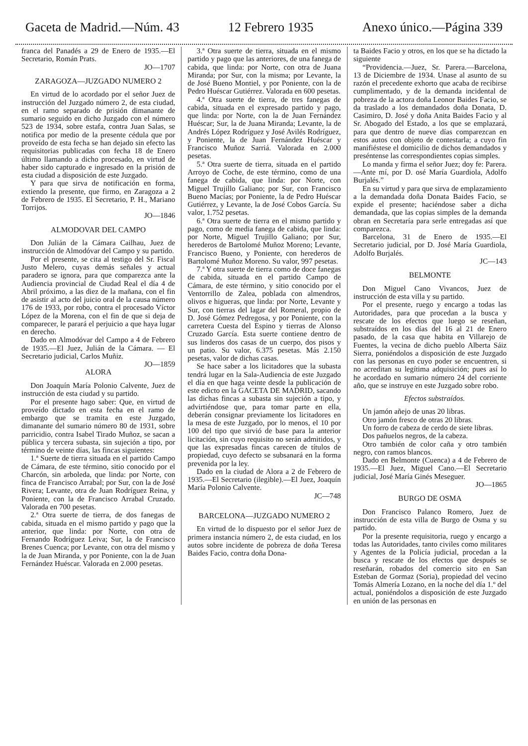Gaceta de Madrid.—Núm. 43 12 Febrero 1935 Anexo único.—Página 339
franca del Panadés a 29 de Enero de 1935.—El Secretario, Román Prats.
JO—1707
ZARAGOZA—JUZGADO NUMERO 2
En virtud de lo acordado por el señor Juez de instrucción del Juzgado número 2, de esta ciudad, en el ramo separado de prisión dimanante de sumario seguido en dicho Juzgado con el número 523 de 1934, sobre estafa, contra Juan Salas, se notifica por medio de la presente cédula que por proveído de esta fecha se han dejado sin efecto las requisitorias publicadas con fecha 18 de Enero último llamando a dicho procesado, en virtud de haber sido capturado e ingresado en la prisión de esta ciudad a disposición de este Juzgado.
Y para que sirva de notificación en forma, extiendo la presente, que firmo, en Zaragoza a 2 de Febrero de 1935. El Secretario, P. H., Mariano Torrijos.
JO—1846
ALMODOVAR DEL CAMPO
Don Julián de la Cámara Cailhau, Juez de instrucción de Almodóvar del Campo y su partido.
Por el presente, se cita al testigo del Sr. Fiscal Justo Melero, cuyas demás señales y actual paradero se ignora, para que comparezca ante la Audiencia provincial de Ciudad Real el día 4 de Abril próximo, a las diez de la mañana, con el fin de asistir al acto del juicio oral de la causa número 176 de 1933, por robo, contra el procesado Víctor López de la Morena, con el fin de que si deja de comparecer, le parará el perjuicio a que haya lugar en derecho.
Dado en Almodóvar del Campo a 4 de Febrero de 1935.—El Juez, Julián de la Cámara. — El Secretario judicial, Carlos Muñiz.
JO—1859
ALORA
Don Joaquín María Polonio Calvente, Juez de instrucción de esta ciudad y su partido.
Por el presente hago saber: Que, en virtud de proveído dictado en esta fecha en el ramo de embargo que se tramita en este Juzgado, dimanante del sumario número 80 de 1931, sobre parricidio, contra Isabel Tirado Muñoz, se sacan a pública y tercera subasta, sin sujeción a tipo, por término de veinte días, las fincas siguientes:
1.ª Suerte de tierra situada en el partido Campo de Cámara, de este término, sitio conocido por el Charcón, sin arboleda, que linda: por Norte, con finca de Francisco Arrabal; por Sur, con la de José Rivera; Levante, otra de Juan Rodríguez Reina, y Poniente, con la de Francisco Arrabal Cruzado. Valorada en 700 pesetas.
2.ª Otra suerte de tierra, de dos fanegas de cabida, situada en el mismo partido y pago que la anterior, que linda: por Norte, con otra de Fernando Rodríguez Leiva; Sur, la de Francisco Brenes Cuenca; por Levante, con otra del mismo y la de Juan Miranda, y por Poniente, con la de Juan Fernández Huéscar. Valorada en 2.000 pesetas.
3.ª Otra suerte de tierra, situada en el mismo partido y pago que las anteriores, de una fanega de cabida, que linda: por Norte, con otra de Juana Miranda; por Sur, con la misma; por Levante, la de José Bueno Montiel, y por Poniente, con la de Pedro Huéscar Gutiérrez. Valorada en 600 pesetas.
4.ª Otra suerte de tierra, de tres fanegas de cabida, situada en el expresado partido y pago, que linda: por Norte, con la de Juan Fernández Huéscar; Sur, la de Juana Miranda; Levante, la de Andrés López Rodríguez y José Avilés Rodríguez, y Poniente, la de Juan Fernández Huéscar y Francisco Muñoz Sarriá. Valorada en 2.000 pesetas.
5.ª Otra suerte de tierra, situada en el partido Arroyo de Coche, de este término, como de una fanega de cabida, que linda: por Norte, con Miguel Trujillo Galiano; por Sur, con Francisco Bueno Macías; por Poniente, la de Pedro Huéscar Gutiérrez, y Levante, la de José Cobos García. Su valor, 1.752 pesetas.
6.ª Otra suerte de tierra en el mismo partido y pago, como de media fanega de cabida, que linda: por Norte, Miguel Trujillo Galiano; por Sur, herederos de Bartolomé Muñoz Moreno; Levante, Francisco Bueno, y Poniente, con herederos de Bartolomé Muñoz Moreno. Su valor, 997 pesetas.
7.ª Y otra suerte de tierra como de doce fanegas de cabida, situada en el partido Campo de Cámara, de este término, y sitio conocido por el Ventorrillo de Zalea, poblada con almendros, olivos e higueras, que linda: por Norte, Levante y Sur, con tierras del lagar del Romeral, propio de D. José Gómez Pedregosa, y por Poniente, con la carretera Cuesta del Espino y tierras de Alonso Cruzado García. Esta suerte contiene dentro de sus linderos dos casas de un cuerpo, dos pisos y un patio. Su valor, 6.375 pesetas. Más 2.150 pesetas, valor de dichas casas.
Se hace saber a los licitadores que la subasta tendrá lugar en la Sala-Audiencia de este Juzgado el día en que haga veinte desde la publicación de este edicto en la GACETA DE MADRID, sacando las dichas fincas a subasta sin sujeción a tipo, y advirtiéndose que, para tomar parte en ella, deberán consignar previamente los licitadores en la mesa de este Juzgado, por lo menos, el 10 por 100 del tipo que sirvió de base para la anterior licitación, sin cuyo requisito no serán admitidos, y que las expresadas fincas carecen de títulos de propiedad, cuyo defecto se subsanará en la forma prevenida por la ley.
Dado en la ciudad de Alora a 2 de Febrero de 1935.—El Secretario (ilegible).—El Juez, Joaquín María Polonio Calvente.
JC—748
BARCELONA—JUZGADO NUMERO 2
En virtud de lo dispuesto por el señor Juez de primera instancia número 2, de esta ciudad, en los autos sobre incidente de pobreza de doña Teresa Baides Facio, contra doña Dona-
ta Baides Facio y otros, en los que se ha dictado la siguiente
“Providencia.—Juez, Sr. Parera.—Barcelona, 13 de Diciembre de 1934. Unase al asunto de su razón el precedente exhorto que acaba de recibirse cumplimentado, y de la demanda incidental de pobreza de la actora doña Leonor Baides Facio, se da traslado a los demandados doña Donata, D. Casimiro, D. José y doña Anita Baides Facio y al Sr. Abogado del Estado, a los que se emplazará, para que dentro de nueve días comparezcan en estos autos con objeto de contestarla; a cuyo fin manifiéstese el domicilio de dichos demandados y preséntense las correspondientes copias simples.
Lo manda y firma el señor Juez; doy fe: Parera.—Ante mí, por D. osé María Guardiola, Adolfo Burjalés.”
En su virtud y para que sirva de emplazamiento a la demandada doña Donata Baides Facio, se expide el presente; haciéndose saber a dicha demandada, que las copias simples de la demanda obran en Secretaría para serle entregadas así que comparezca.
Barcelona, 31 de Enero de 1935.—El Secretario judicial, por D. José María Guardiola, Adolfo Burjalés.
JC—143
BELMONTE
Don Miguel Cano Vivancos, Juez de instrucción de esta villa y su partido.
Por el presente, ruego y encargo a todas las Autoridades, para que procedan a la busca y rescate de los efectos que luego se reseñan, substraídos en los días del 16 al 21 de Enero pasado, de la casa que habita en Villarejo de Fuentes, la vecina de dicho pueblo Alberta Sáiz Sierra, poniéndolos a disposición de este Juzgado con las personas en cuyo poder se encuentren, si no acreditan su legítima adquisición; pues así lo he acordado en sumario número 24 del corriente año, que se instruye en este Juzgado sobre robo.
Efectos substraídos.
Un jamón añejo de unas 20 libras.
Otro jamón fresco de otras 20 libras.
Un forro de cabeza de cerdo de siete libras.
Dos pañuelos negros, de la cabeza.
Otro también de color caña y otro también negro, con ramos blancos.
Dado en Belmonte (Cuenca) a 4 de Febrero de 1935.—El Juez, Miguel Cano.—El Secretario judicial, José María Ginés Meseguer.
JO—1865
BURGO DE OSMA
Don Francisco Palanco Romero, Juez de instrucción de esta villa de Burgo de Osma y su partido.
Por la presente requisitoria, ruego y encargo a todas las Autoridades, tanto civiles como militares y Agentes de la Policía judicial, procedan a la busca y rescate de los efectos que después se reseñarán, robados del comercio sito en San Esteban de Gormaz (Soria), propiedad del vecino Tomás Almería Lozano, en la noche del día 1.º del actual, poniéndolos a disposición de este Juzgado en unión de las personas en